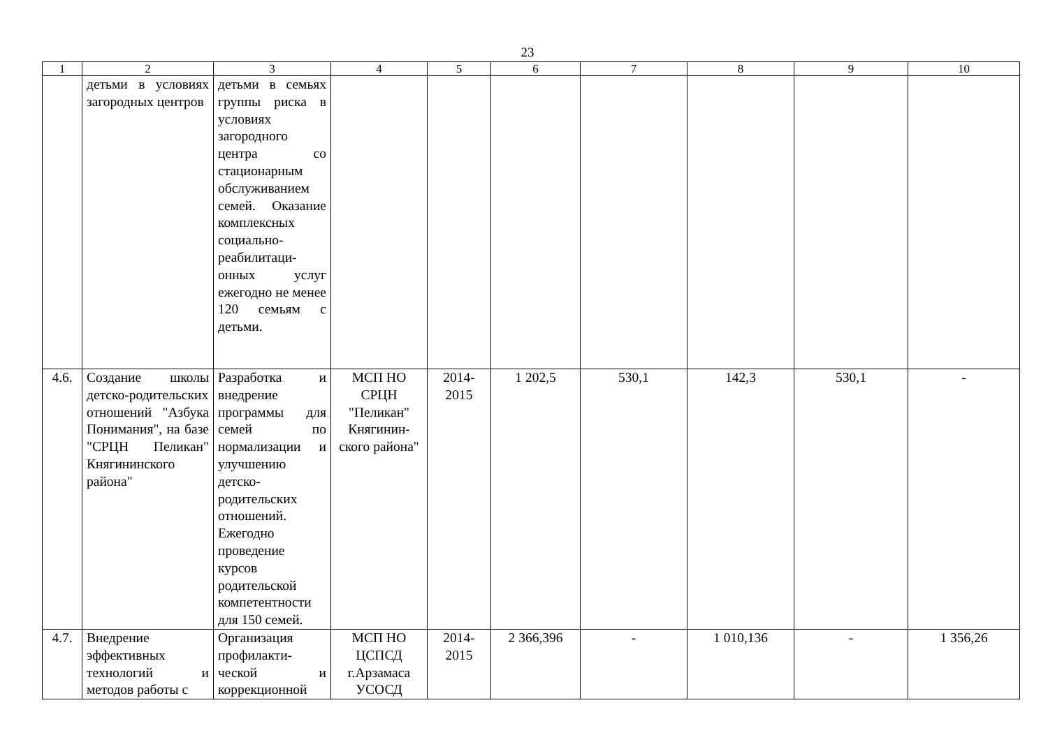23
| 1 | 2 | 3 | 4 | 5 | 6 | 7 | 8 | 9 | 10 |
| --- | --- | --- | --- | --- | --- | --- | --- | --- | --- |
| | детьми в условиях загородных центров | детьми в семьях группы риска в условиях загородного центра со стационарным обслуживанием семей. Оказание комплексных социально-реабилитаци-онных услуг ежегодно не менее 120 семьям с детьми. | | | | | | | |
| 4.6. | Создание школы детско-родительских отношений "Азбука Понимания", на базе "СРЦН Пеликан" Княгининского района" | Разработка и внедрение программы для семей по нормализации и улучшению детско-родительских отношений. Ежегодно проведение курсов родительской компетентности для 150 семей. | МСП НО СРЦН "Пеликан" Княгинин-ского района" | 2014-2015 | 1 202,5 | 530,1 | 142,3 | 530,1 | - |
| 4.7. | Внедрение эффективных технологий и методов работы с | Организация профилакти-ческой и коррекционной | МСП НО ЦСПСД г.Арзамаса УСОСД | 2014-2015 | 2 366,396 | - | 1 010,136 | - | 1 356,26 |